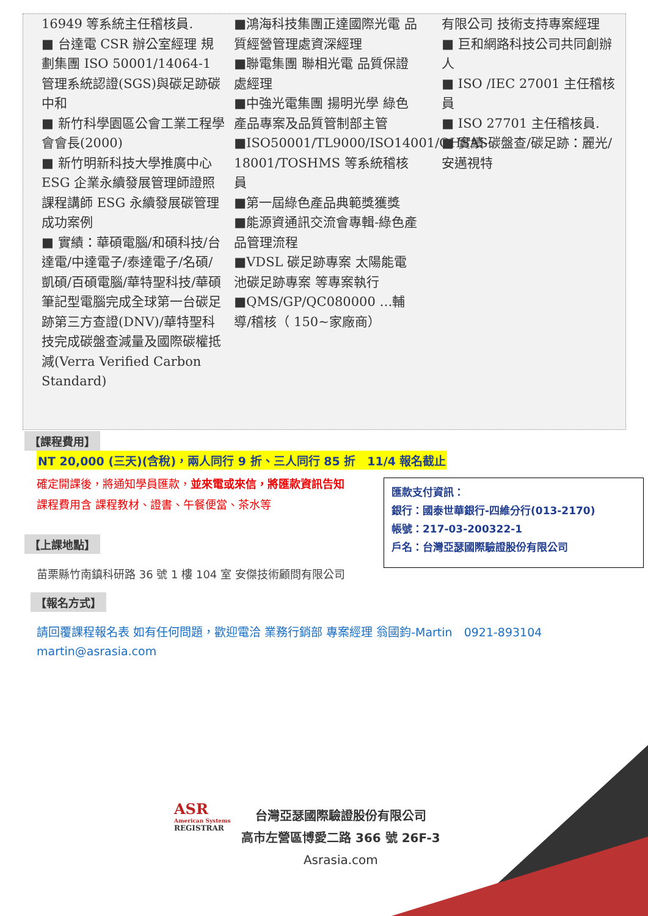16949 等系統主任稽核員.
■ 台達電 CSR 辦公室經理 規劃集團 ISO 50001/14064-1 管理系統認證(SGS)與碳足跡碳中和
■ 新竹科學園區公會工業工程學會會長(2000)
■ 新竹明新科技大學推廣中心 ESG 企業永續發展管理師證照課程講師 ESG 永續發展碳管理成功案例
■ 實績：華碩電腦/和碩科技/台達電/中達電子/泰達電子/名碩/凱碩/百碩電腦/華特聖科技/華碩筆記型電腦完成全球第一台碳足跡第三方查證(DNV)/華特聖科技完成碳盤查減量及國際碳權抵減(Verra Verified Carbon Standard)
■鴻海科技集團正達國際光電 品質經營管理處資深經理
■聯電集團 聯相光電 品質保證處經理
■中強光電集團 揚明光學 綠色產品專案及品質管制部主管
■ISO50001/TL9000/ISO14001/OHSAS 18001/TOSHMS 等系統稽核員
■第一屆綠色產品典範獎獲獎
■能源資通訊交流會專輯-綠色產品管理流程
■VDSL 碳足跡專案 太陽能電池碳足跡專案 等專案執行
■QMS/GP/QC080000 …輔導/稽核（ 150~家廠商）
有限公司 技術支持專案經理
■ 巨和網路科技公司共同創辦人
■ ISO /IEC 27001 主任稽核員
■ ISO 27701 主任稽核員.
■ 實績-碳盤查/碳足跡：麗光/安邁視特
【課程費用】
NT 20,000 (三天)(含稅)，兩人同行 9 折、三人同行 85 折　11/4 報名截止
確定開課後，將通知學員匯款，並來電或來信，將匯款資訊告知
課程費用含 課程教材、證書、午餐便當、茶水等
匯款支付資訊：
銀行：國泰世華銀行-四維分行(013-2170)
帳號：217-03-200322-1
戶名：台灣亞瑟國際驗證股份有限公司
【上課地點】
苗栗縣竹南鎮科研路 36 號 1 樓 104 室 安傑技術顧問有限公司
【報名方式】
請回覆課程報名表 如有任何問題，歡迎電洽 業務行銷部 專案經理 翁國鈞-Martin　0921-893104
martin@asrasia.com
ASR
American Systems
REGISTRAR
台灣亞瑟國際驗證股份有限公司
高市左營區博愛二路 366 號 26F-3
Asrasia.com